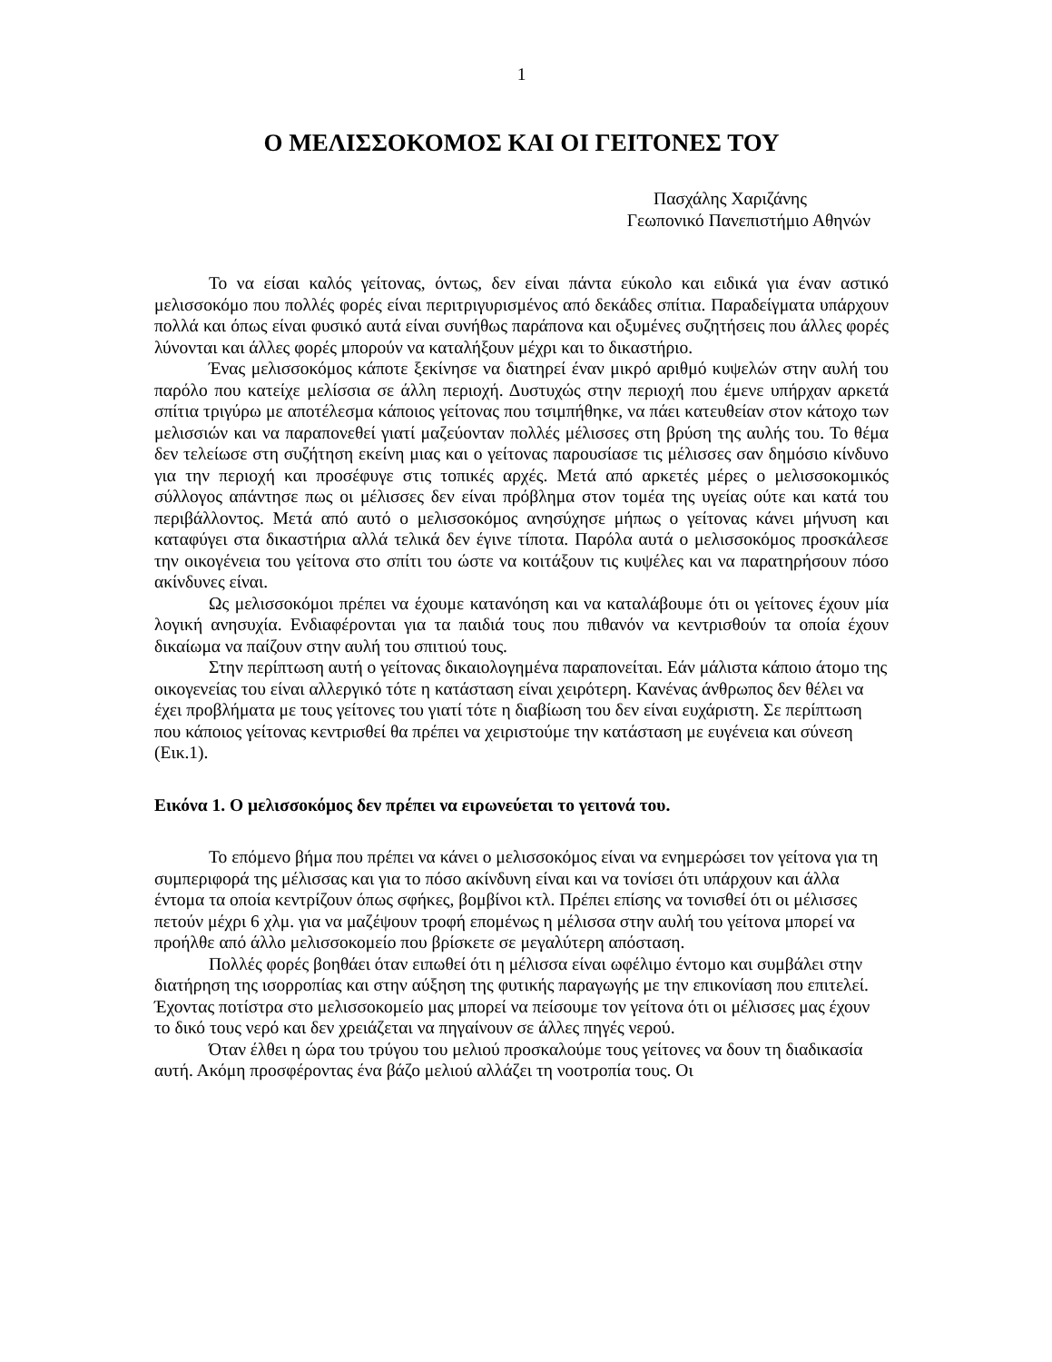1
Ο ΜΕΛΙΣΣΟΚΟΜΟΣ ΚΑΙ ΟΙ ΓΕΙΤΟΝΕΣ ΤΟΥ
Πασχάλης Χαριζάνης
Γεωπονικό Πανεπιστήμιο Αθηνών
Το να είσαι καλός γείτονας, όντως, δεν είναι πάντα εύκολο και ειδικά για έναν αστικό μελισσοκόμο που πολλές φορές είναι περιτριγυρισμένος από δεκάδες σπίτια. Παραδείγματα υπάρχουν πολλά και όπως είναι φυσικό αυτά είναι συνήθως παράπονα και οξυμένες συζητήσεις που άλλες φορές λύνονται και άλλες φορές μπορούν να καταλήξουν μέχρι και το δικαστήριο.
Ένας μελισσοκόμος κάποτε ξεκίνησε να διατηρεί έναν μικρό αριθμό κυψελών στην αυλή του παρόλο που κατείχε μελίσσια σε άλλη περιοχή. Δυστυχώς στην περιοχή που έμενε υπήρχαν αρκετά σπίτια τριγύρω με αποτέλεσμα κάποιος γείτονας που τσιμπήθηκε, να πάει κατευθείαν στον κάτοχο των μελισσιών και να παραπονεθεί γιατί μαζεύονταν πολλές μέλισσες στη βρύση της αυλής του. Το θέμα δεν τελείωσε στη συζήτηση εκείνη μιας και ο γείτονας παρουσίασε τις μέλισσες σαν δημόσιο κίνδυνο για την περιοχή και προσέφυγε στις τοπικές αρχές. Μετά από αρκετές μέρες ο μελισσοκομικός σύλλογος απάντησε πως οι μέλισσες δεν είναι πρόβλημα στον τομέα της υγείας ούτε και κατά του περιβάλλοντος. Μετά από αυτό ο μελισσοκόμος ανησύχησε μήπως ο γείτονας κάνει μήνυση και καταφύγει στα δικαστήρια αλλά τελικά δεν έγινε τίποτα. Παρόλα αυτά ο μελισσοκόμος προσκάλεσε την οικογένεια του γείτονα στο σπίτι του ώστε να κοιτάξουν τις κυψέλες και να παρατηρήσουν πόσο ακίνδυνες είναι.
Ως μελισσοκόμοι πρέπει να έχουμε κατανόηση και να καταλάβουμε ότι οι γείτονες έχουν μία λογική ανησυχία. Ενδιαφέρονται για τα παιδιά τους που πιθανόν να κεντρισθούν τα οποία έχουν δικαίωμα να παίζουν στην αυλή του σπιτιού τους.
Στην περίπτωση αυτή ο γείτονας δικαιολογημένα παραπονείται. Εάν μάλιστα κάποιο άτομο της οικογενείας του είναι αλλεργικό τότε η κατάσταση είναι χειρότερη. Κανένας άνθρωπος δεν θέλει να έχει προβλήματα με τους γείτονες του γιατί τότε η διαβίωση του δεν είναι ευχάριστη. Σε περίπτωση που κάποιος γείτονας κεντρισθεί θα πρέπει να χειριστούμε την κατάσταση με ευγένεια και σύνεση (Εικ.1).
Εικόνα 1. Ο μελισσοκόμος δεν πρέπει να ειρωνεύεται το γειτονά του.
Το επόμενο βήμα που πρέπει να κάνει ο μελισσοκόμος είναι να ενημερώσει τον γείτονα για τη συμπεριφορά της μέλισσας και για το πόσο ακίνδυνη είναι και να τονίσει ότι υπάρχουν και άλλα έντομα τα οποία κεντρίζουν όπως σφήκες, βομβίνοι κτλ. Πρέπει επίσης να τονισθεί ότι οι μέλισσες πετούν μέχρι 6 χλμ. για να μαζέψουν τροφή επομένως η μέλισσα στην αυλή του γείτονα μπορεί να προήλθε από άλλο μελισσοκομείο που βρίσκετε σε μεγαλύτερη απόσταση.
Πολλές φορές βοηθάει όταν ειπωθεί ότι η μέλισσα είναι ωφέλιμο έντομο και συμβάλει στην διατήρηση της ισορροπίας και στην αύξηση της φυτικής παραγωγής με την επικονίαση που επιτελεί. Έχοντας ποτίστρα στο μελισσοκομείο μας μπορεί να πείσουμε τον γείτονα ότι οι μέλισσες μας έχουν το δικό τους νερό και δεν χρειάζεται να πηγαίνουν σε άλλες πηγές νερού.
Όταν έλθει η ώρα του τρύγου του μελιού προσκαλούμε τους γείτονες να δουν τη διαδικασία αυτή. Ακόμη προσφέροντας ένα βάζο μελιού αλλάζει τη νοοτροπία τους. Οι